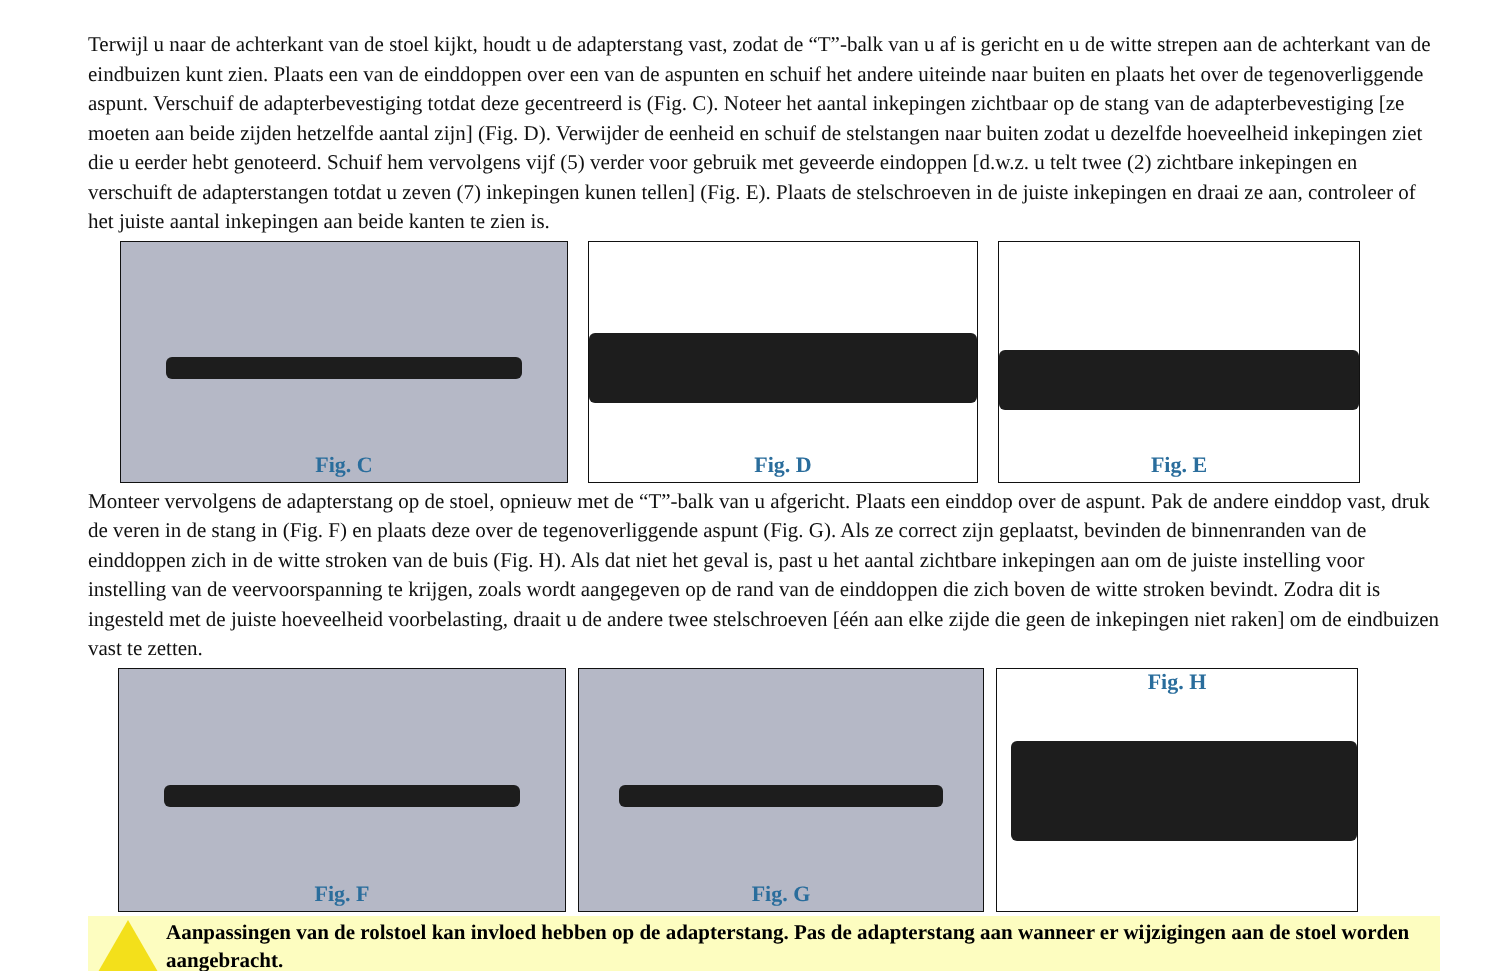Terwijl u naar de achterkant van de stoel kijkt, houdt u de adapterstang vast, zodat de “T”-balk van u af is gericht en u de witte strepen aan de achterkant van de eindbuizen kunt zien. Plaats een van de einddoppen over een van de aspunten en schuif het andere uiteinde naar buiten en plaats het over de tegenoverliggende aspunt. Verschuif de adapterbevestiging totdat deze gecentreerd is (Fig. C). Noteer het aantal inkepingen zichtbaar op de stang van de adapterbevestiging [ze moeten aan beide zijden hetzelfde aantal zijn] (Fig. D). Verwijder de eenheid en schuif de stelstangen naar buiten zodat u dezelfde hoeveelheid inkepingen ziet die u eerder hebt genoteerd. Schuif hem vervolgens vijf (5) verder voor gebruik met geveerde eindoppen [d.w.z. u telt twee (2) zichtbare inkepingen en verschuift de adapterstangen totdat u zeven (7) inkepingen kunen tellen] (Fig. E). Plaats de stelschroeven in de juiste inkepingen en draai ze aan, controleer of het juiste aantal inkepingen aan beide kanten te zien is.
Fig. C Fig. D Fig. E
Monteer vervolgens de adapterstang op de stoel, opnieuw met de “T”-balk van u afgericht. Plaats een einddop over de aspunt. Pak de andere einddop vast, druk de veren in de stang in (Fig. F) en plaats deze over de tegenoverliggende aspunt (Fig. G). Als ze correct zijn geplaatst, bevinden de binnenranden van de einddoppen zich in de witte stroken van de buis (Fig. H). Als dat niet het geval is, past u het aantal zichtbare inkepingen aan om de juiste instelling voor instelling van de veervoorspanning te krijgen, zoals wordt aangegeven op de rand van de einddoppen die zich boven de witte stroken bevindt. Zodra dit is ingesteld met de juiste hoeveelheid voorbelasting, draait u de andere twee stelschroeven [één aan elke zijde die geen de inkepingen niet raken] om de eindbuizen vast te zetten.
Fig. F Fig. G Fig. H
Aanpassingen van de rolstoel kan invloed hebben op de adapterstang. Pas de adapterstang aan wanneer er wijzigingen aan de stoel worden aangebracht.